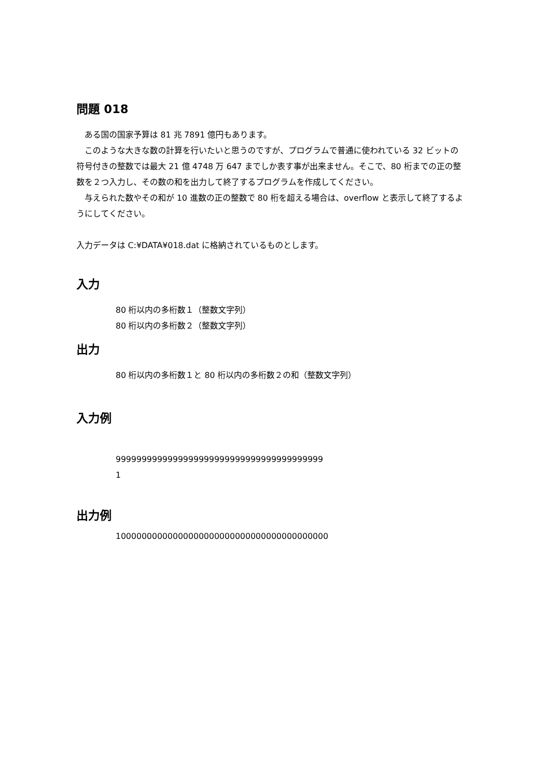問題 018
　ある国の国家予算は 81 兆 7891 億円もあります。
　このような大きな数の計算を行いたいと思うのですが、プログラムで普通に使われている 32 ビットの符号付きの整数では最大 21 億 4748 万 647 までしか表す事が出来ません。そこで、80 桁までの正の整数を２つ入力し、その数の和を出力して終了するプログラムを作成してください。
　与えられた数やその和が 10 進数の正の整数で 80 桁を超える場合は、overflow と表示して終了するようにしてください。
入力データは C:¥DATA¥018.dat に格納されているものとします。
入力
80 桁以内の多桁数１（整数文字列）
80 桁以内の多桁数２（整数文字列）
出力
80 桁以内の多桁数１と 80 桁以内の多桁数２の和（整数文字列）
入力例
9999999999999999999999999999999999999999
1
出力例
10000000000000000000000000000000000000000